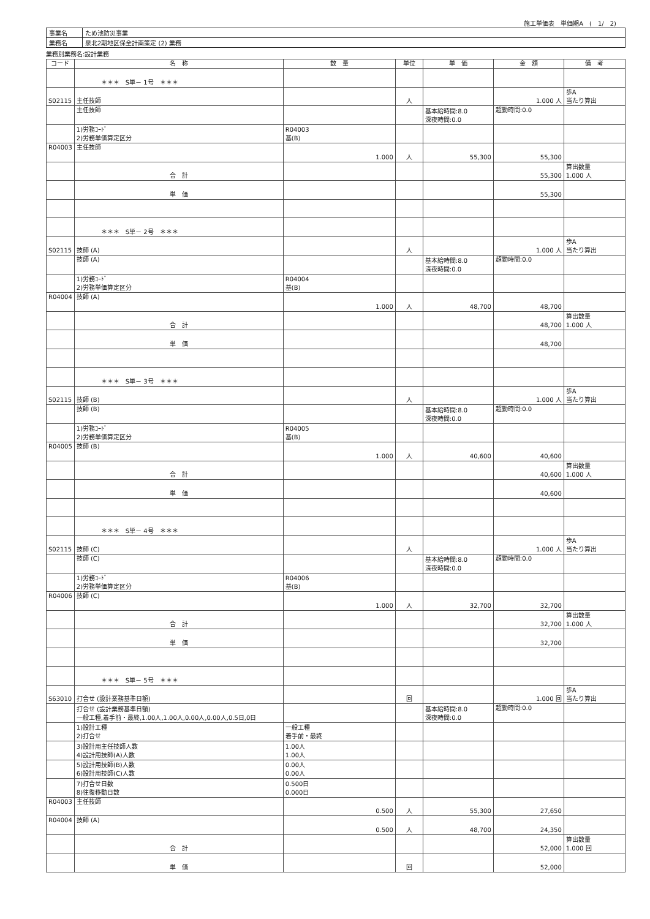施工単価表　単価期A　(　1/　2)
| 事業名 | ため池防災事業 |
| 業務名 | 泉北2期地区保全計画策定 (2) 業務 |
業務別業務名:設計業務
| コード | 名 称 | 数 量 | 単位 | 単 価 | 金 額 | 備 考 |
| --- | --- | --- | --- | --- | --- | --- |
| | ＊＊＊ S単－ 1号 ＊＊＊ | | | | | |
| S02115 | 主任技師 | | 人 | | 1.000 人 | 歩A 当たり算出 |
| | 主任技師 | | | 基本給時間:8.0 深夜時間:0.0 | 超勤時間:0.0 | |
| | 1)労務ｺｰﾄﾞ 2)労務単価算定区分 | R04003 基(B) | | | | |
| R04003 | 主任技師 | 1.000 | 人 | 55,300 | 55,300 | |
| | 合 計 | | | | 55,300 | 算出数量 1.000 人 |
| | 単 価 | | | | 55,300 | |
| | ＊＊＊ S単－ 2号 ＊＊＊ | | | | | |
| S02115 | 技師 (A) | | 人 | | 1.000 人 | 歩A 当たり算出 |
| | 技師 (A) | | | 基本給時間:8.0 深夜時間:0.0 | 超勤時間:0.0 | |
| | 1)労務ｺｰﾄﾞ 2)労務単価算定区分 | R04004 基(B) | | | | |
| R04004 | 技師 (A) | 1.000 | 人 | 48,700 | 48,700 | |
| | 合 計 | | | | 48,700 | 算出数量 1.000 人 |
| | 単 価 | | | | 48,700 | |
| | ＊＊＊ S単－ 3号 ＊＊＊ | | | | | |
| S02115 | 技師 (B) | | 人 | | 1.000 人 | 歩A 当たり算出 |
| | 技師 (B) | | | 基本給時間:8.0 深夜時間:0.0 | 超勤時間:0.0 | |
| | 1)労務ｺｰﾄﾞ 2)労務単価算定区分 | R04005 基(B) | | | | |
| R04005 | 技師 (B) | 1.000 | 人 | 40,600 | 40,600 | |
| | 合 計 | | | | 40,600 | 算出数量 1.000 人 |
| | 単 価 | | | | 40,600 | |
| | ＊＊＊ S単－ 4号 ＊＊＊ | | | | | |
| S02115 | 技師 (C) | | 人 | | 1.000 人 | 歩A 当たり算出 |
| | 技師 (C) | | | 基本給時間:8.0 深夜時間:0.0 | 超勤時間:0.0 | |
| | 1)労務ｺｰﾄﾞ 2)労務単価算定区分 | R04006 基(B) | | | | |
| R04006 | 技師 (C) | 1.000 | 人 | 32,700 | 32,700 | |
| | 合 計 | | | | 32,700 | 算出数量 1.000 人 |
| | 単 価 | | | | 32,700 | |
| | ＊＊＊ S単－ 5号 ＊＊＊ | | | | | |
| S63010 | 打合せ (設計業務基準日額) | | 回 | | 1.000 回 | 歩A 当たり算出 |
| | 打合せ (設計業務基準日額) 一般工種,着手前・最終,1.00人,1.00人,0.00人,0.00人,0.5日,0日 | | | 基本給時間:8.0 深夜時間:0.0 | 超勤時間:0.0 | |
| | 1)設計工種 2)打合せ | 一般工種 着手前・最終 | | | | |
| | 3)設計用主任技師人数 4)設計用技師(A)人数 | 1.00人 1.00人 | | | | |
| | 5)設計用技師(B)人数 6)設計用技師(C)人数 | 0.00人 0.00人 | | | | |
| | 7)打合せ日数 8)往復移動日数 | 0.500日 0.000日 | | | | |
| R04003 | 主任技師 | 0.500 | 人 | 55,300 | 27,650 | |
| R04004 | 技師 (A) | 0.500 | 人 | 48,700 | 24,350 | |
| | 合 計 | | | | 52,000 | 算出数量 1.000 回 |
| | 単 価 | | 回 | | 52,000 | |